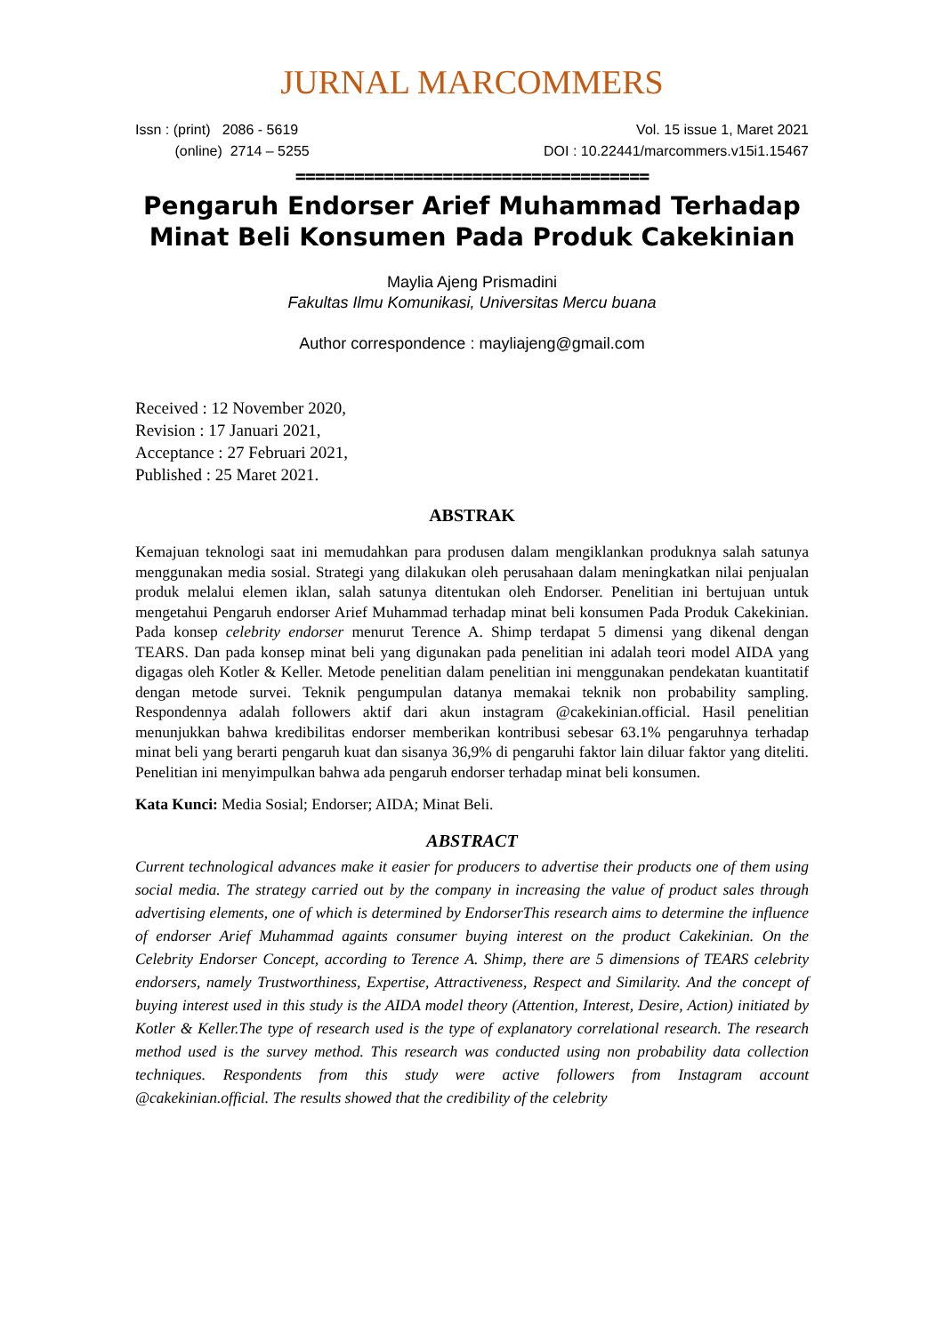JURNAL MARCOMMERS
Issn : (print) 2086 - 5619
(online) 2714 – 5255
Vol. 15 issue 1, Maret 2021
DOI : 10.22441/marcommers.v15i1.15467
====================================
Pengaruh Endorser Arief Muhammad Terhadap Minat Beli Konsumen Pada Produk Cakekinian
Maylia Ajeng Prismadini
Fakultas Ilmu Komunikasi, Universitas Mercu buana
Author correspondence : mayliajeng@gmail.com
Received : 12 November 2020,
Revision : 17 Januari 2021,
Acceptance : 27 Februari 2021,
Published : 25 Maret 2021.
ABSTRAK
Kemajuan teknologi saat ini memudahkan para produsen dalam mengiklankan produknya salah satunya menggunakan media sosial. Strategi yang dilakukan oleh perusahaan dalam meningkatkan nilai penjualan produk melalui elemen iklan, salah satunya ditentukan oleh Endorser. Penelitian ini bertujuan untuk mengetahui Pengaruh endorser Arief Muhammad terhadap minat beli konsumen Pada Produk Cakekinian. Pada konsep celebrity endorser menurut Terence A. Shimp terdapat 5 dimensi yang dikenal dengan TEARS. Dan pada konsep minat beli yang digunakan pada penelitian ini adalah teori model AIDA yang digagas oleh Kotler & Keller. Metode penelitian dalam penelitian ini menggunakan pendekatan kuantitatif dengan metode survei. Teknik pengumpulan datanya memakai teknik non probability sampling. Respondennya adalah followers aktif dari akun instagram @cakekinian.official. Hasil penelitian menunjukkan bahwa kredibilitas endorser memberikan kontribusi sebesar 63.1% pengaruhnya terhadap minat beli yang berarti pengaruh kuat dan sisanya 36,9% di pengaruhi faktor lain diluar faktor yang diteliti. Penelitian ini menyimpulkan bahwa ada pengaruh endorser terhadap minat beli konsumen.
Kata Kunci: Media Sosial; Endorser; AIDA; Minat Beli.
ABSTRACT
Current technological advances make it easier for producers to advertise their products one of them using social media. The strategy carried out by the company in increasing the value of product sales through advertising elements, one of which is determined by EndorserThis research aims to determine the influence of endorser Arief Muhammad againts consumer buying interest on the product Cakekinian. On the Celebrity Endorser Concept, according to Terence A. Shimp, there are 5 dimensions of TEARS celebrity endorsers, namely Trustworthiness, Expertise, Attractiveness, Respect and Similarity. And the concept of buying interest used in this study is the AIDA model theory (Attention, Interest, Desire, Action) initiated by Kotler & Keller.The type of research used is the type of explanatory correlational research. The research method used is the survey method. This research was conducted using non probability data collection techniques. Respondents from this study were active followers from Instagram account @cakekinian.official. The results showed that the credibility of the celebrity